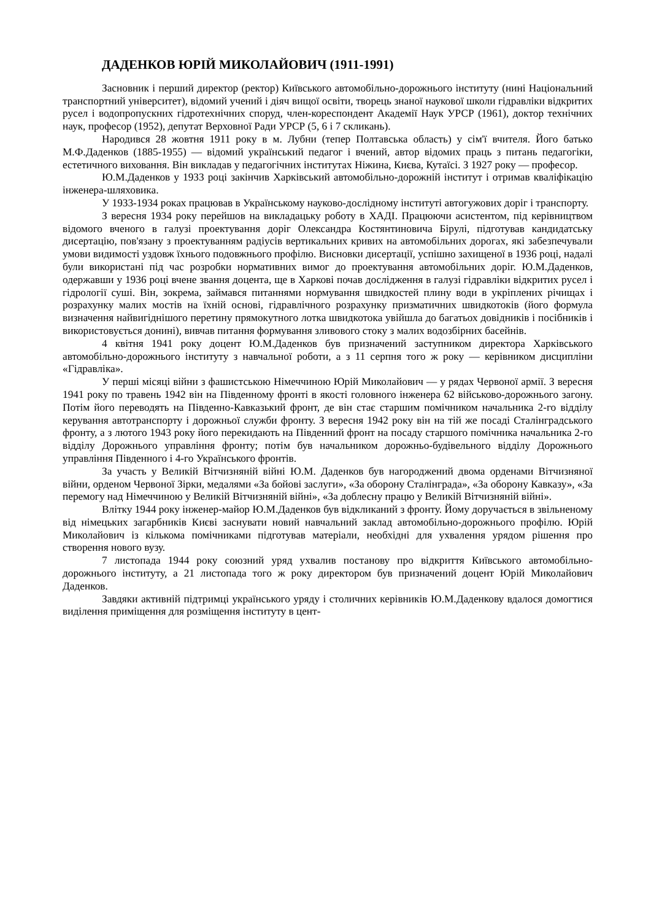ДАДЕНКОВ ЮРІЙ МИКОЛАЙОВИЧ (1911-1991)
Засновник і перший директор (ректор) Київського автомобільно-дорожнього інституту (нині Національний транспортний університет), відомий учений і діяч вищої освіти, творець знаної наукової школи гідравліки відкритих русел і водопропускних гідротехнічних споруд, член-кореспондент Академії Наук УРСР (1961), доктор технічних наук, професор (1952), депутат Верховної Ради УРСР (5, 6 і 7 скликань).
Народився 28 жовтня 1911 року в м. Лубни (тепер Полтавська область) у сім'ї вчителя. Його батько М.Ф.Даденков (1885-1955) — відомий український педагог і вчений, автор відомих праць з питань педагогіки, естетичного виховання. Він викладав у педагогічних інститутах Ніжина, Києва, Кутаїсі. З 1927 року — професор.
Ю.М.Даденков у 1933 році закінчив Харківський автомобільно-дорожній інститут і отримав кваліфікацію інженера-шляховика.
У 1933-1934 роках працював в Українському науково-дослідному інституті автогужових доріг і транспорту.
З вересня 1934 року перейшов на викладацьку роботу в ХАДІ. Працюючи асистентом, під керівництвом відомого вченого в галузі проектування доріг Олександра Костянтиновича Бірулі, підготував кандидатську дисертацію, пов'язану з проектуванням радіусів вертикальних кривих на автомобільних дорогах, які забезпечували умови видимості уздовж їхнього подовжнього профілю. Висновки дисертації, успішно захищеної в 1936 році, надалі були використані під час розробки нормативних вимог до проектування автомобільних доріг. Ю.М.Даденков, одержавши у 1936 році вчене звання доцента, ще в Харкові почав дослідження в галузі гідравліки відкритих русел і гідрології суші. Він, зокрема, займався питаннями нормування швидкостей плину води в укріплених річищах і розрахунку малих мостів на їхній основі, гідравлічного розрахунку призматичних швидкотоків (його формула визначення найвигіднішого перетину прямокутного лотка швидкотока увійшла до багатьох довідників і посібників і використовується донині), вивчав питання формування зливового стоку з малих водозбірних басейнів.
4 квітня 1941 року доцент Ю.М.Даденков був призначений заступником директора Харківського автомобільно-дорожнього інституту з навчальної роботи, а з 11 серпня того ж року — керівником дисципліни «Гідравліка».
У перші місяці війни з фашистською Німеччиною Юрій Миколайович — у рядах Червоної армії. З вересня 1941 року по травень 1942 він на Південному фронті в якості головного інженера 62 військово-дорожнього загону. Потім його переводять на Південно-Кавказький фронт, де він стає старшим помічником начальника 2-го відділу керування автотранспорту і дорожньої служби фронту. З вересня 1942 року він на тій же посаді Сталінградського фронту, а з лютого 1943 року його перекидають на Південний фронт на посаду старшого помічника начальника 2-го відділу Дорожнього управління фронту; потім був начальником дорожньо-будівельного відділу Дорожнього управління Південного і 4-го Українського фронтів.
За участь у Великій Вітчизняній війні Ю.М. Даденков був нагороджений двома орденами Вітчизняної війни, орденом Червоної Зірки, медалями «За бойові заслуги», «За оборону Сталінграда», «За оборону Кавказу», «За перемогу над Німеччиною у Великій Вітчизняній війні», «За доблесну працю у Великій Вітчизняній війні».
Влітку 1944 року інженер-майор Ю.М.Даденков був відкликаний з фронту. Йому доручається в звільненому від німецьких загарбників Києві заснувати новий навчальний заклад автомобільно-дорожнього профілю. Юрій Миколайович із кількома помічниками підготував матеріали, необхідні для ухвалення урядом рішення про створення нового вузу.
7 листопада 1944 року союзний уряд ухвалив постанову про відкриття Київського автомобільно-дорожнього інституту, а 21 листопада того ж року директором був призначений доцент Юрій Миколайович Даденков.
Завдяки активній підтримці українського уряду і столичних керівників Ю.М.Даденкову вдалося домогтися виділення приміщення для розміщення інституту в цент-